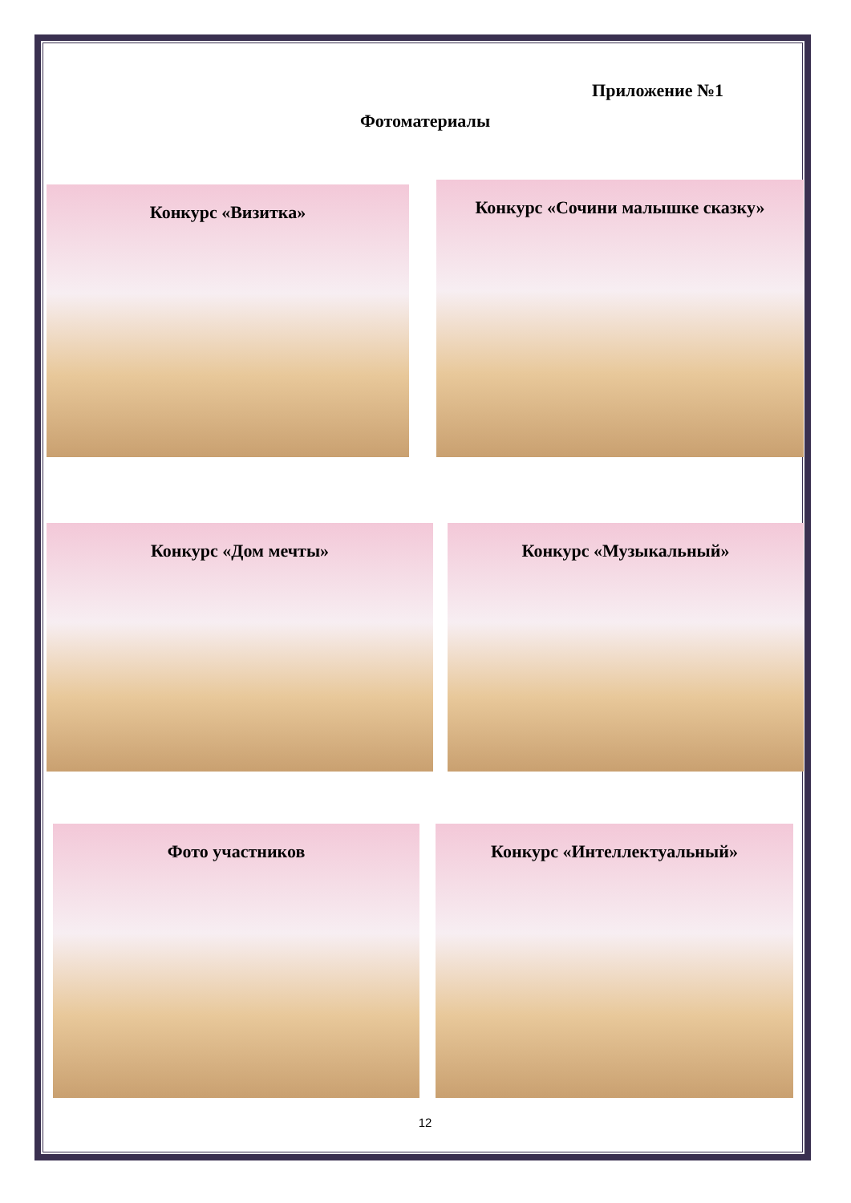Приложение №1
Фотоматериалы
Конкурс «Визитка»
Конкурс «Сочини малышке сказку»
Конкурс «Дом мечты» Конкурс «Музыкальный»
Фото участников Конкурс «Интеллектуальный»
12